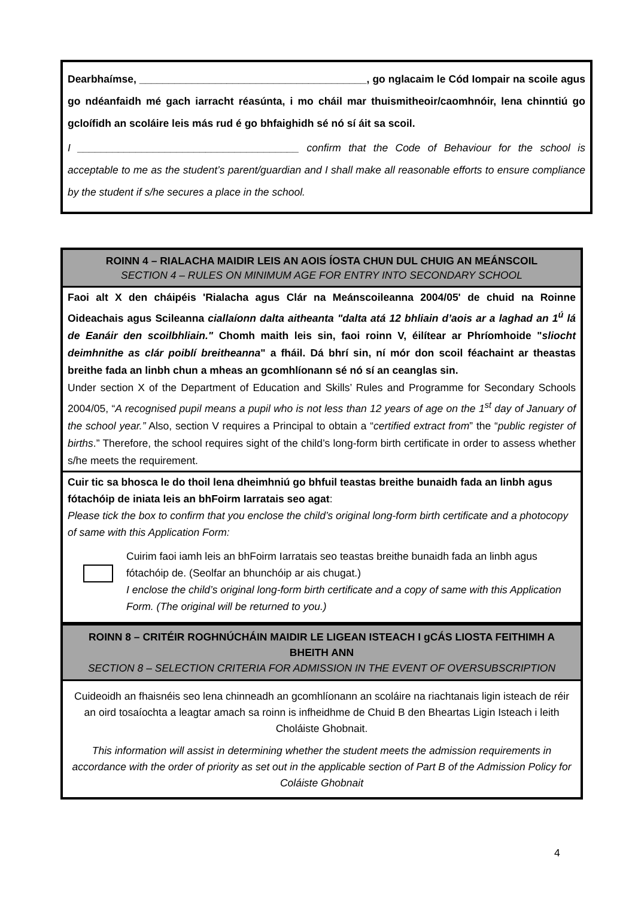Dearbhaímse, _______________________________________, go nglacaim le Cód Iompair na scoile agus go ndéanfaidh mé gach iarracht réasúnta, i mo cháil mar thuismitheoir/caomhnóir, lena chinntiú go gcloífidh an scoláire leis más rud é go bhfaighidh sé nó sí áit sa scoil.
I ______________________________________ confirm that the Code of Behaviour for the school is acceptable to me as the student’s parent/guardian and I shall make all reasonable efforts to ensure compliance by the student if s/he secures a place in the school.
ROINN 4 – RIALACHA MAIDIR LEIS AN AOIS ÍOSTA CHUN DUL CHUIG AN MEÁNSCOIL
SECTION 4 – RULES ON MINIMUM AGE FOR ENTRY INTO SECONDARY SCHOOL
Faoi alt X den cháipéis 'Rialacha agus Clár na Meánscoileanna 2004/05' de chuid na Roinne Oideachais agus Scileanna ciallaíonn dalta aitheanta "dalta atá 12 bhliain d’aois ar a laghad an 1<sup>ú</sup> lá de Eanáir den scoilbhliain." Chomh maith leis sin, faoi roinn V, éilítear ar Phríomhoide "sliocht deimhnithe as clár poiblí breitheanna" a fháil. Dá bhrí sin, ní mór don scoil féachaint ar theastas breithe fada an linbh chun a mheas an gcomhlíonann sé nó sí an ceanglas sin.
Under section X of the Department of Education and Skills’ Rules and Programme for Secondary Schools 2004/05, “A recognised pupil means a pupil who is not less than 12 years of age on the 1<sup>st</sup> day of January of the school year.” Also, section V requires a Principal to obtain a “certified extract from” the “public register of births.” Therefore, the school requires sight of the child’s long-form birth certificate in order to assess whether s/he meets the requirement.
Cuir tic sa bhosca le do thoil lena dheimhniú go bhfuil teastas breithe bunaidh fada an linbh agus fótachóip de iniata leis an bhFoirm Iarratais seo agat:
Please tick the box to confirm that you enclose the child’s original long-form birth certificate and a photocopy of same with this Application Form:
Cuirim faoi iamh leis an bhFoirm Iarratais seo teastas breithe bunaidh fada an linbh agus fótachóip de. (Seolfar an bhunchóip ar ais chugat.)
I enclose the child’s original long-form birth certificate and a copy of same with this Application Form. (The original will be returned to you.)
ROINN 8 – CRITÉIR ROGHNÚCHÁIN MAIDIR LE LIGEAN ISTEACH I gCÁS LIOSTA FEITHIMH A BHEITH ANN
SECTION 8 – SELECTION CRITERIA FOR ADMISSION IN THE EVENT OF OVERSUBSCRIPTION
Cuideoidh an fhaisnéis seo lena chinneadh an gcomhlíonann an scoláire na riachtanais ligin isteach de réir an oird tosaíochta a leagtar amach sa roinn is infheidhme de Chuid B den Bheartas Ligin Isteach i leith Choláiste Ghobnait.
This information will assist in determining whether the student meets the admission requirements in accordance with the order of priority as set out in the applicable section of Part B of the Admission Policy for Coláiste Ghobnait
4